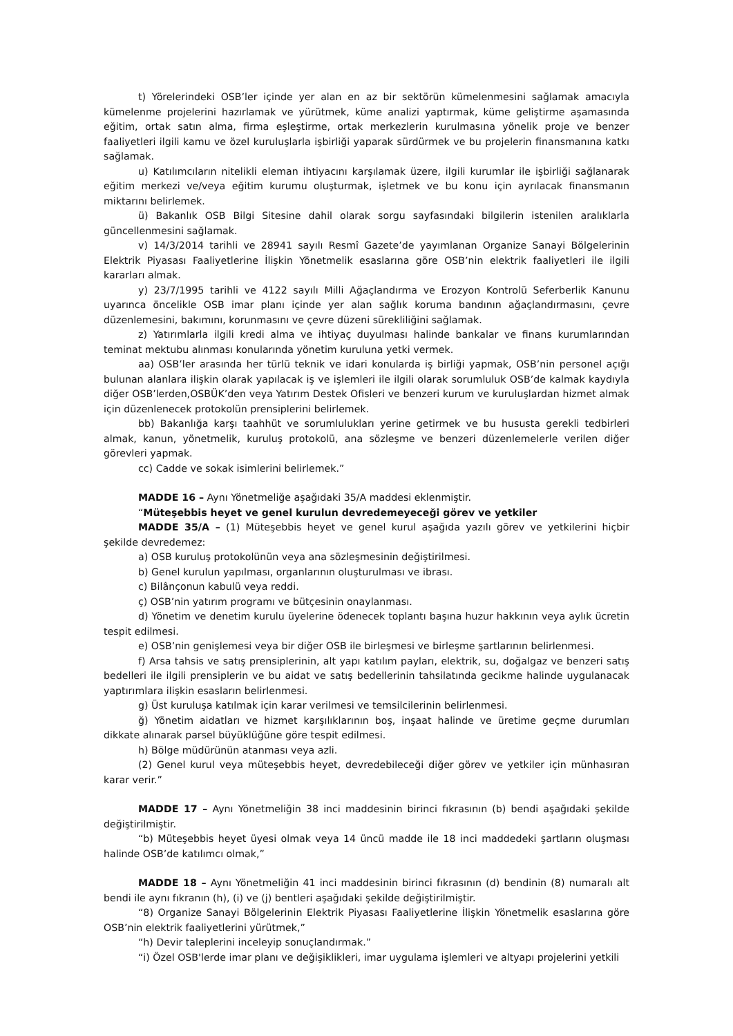t) Yörelerindeki OSB’ler içinde yer alan en az bir sektörün kümelenmesini sağlamak amacıyla kümelenme projelerini hazırlamak ve yürütmek, küme analizi yaptırmak, küme geliştirme aşamasında eğitim, ortak satın alma, firma eşleştirme, ortak merkezlerin kurulmasına yönelik proje ve benzer faaliyetleri ilgili kamu ve özel kuruluşlarla işbirliği yaparak sürdürmek ve bu projelerin finansmanına katkı sağlamak.
u) Katılımcıların nitelikli eleman ihtiyacını karşılamak üzere, ilgili kurumlar ile işbirliği sağlanarak eğitim merkezi ve/veya eğitim kurumu oluşturmak, işletmek ve bu konu için ayrılacak finansmanın miktarını belirlemek.
ü) Bakanlık OSB Bilgi Sitesine dahil olarak sorgu sayfasındaki bilgilerin istenilen aralıklarla güncellenmesini sağlamak.
v) 14/3/2014 tarihli ve 28941 sayılı Resmî Gazete’de yayımlanan Organize Sanayi Bölgelerinin Elektrik Piyasası Faaliyetlerine İlişkin Yönetmelik esaslarına göre OSB’nin elektrik faaliyetleri ile ilgili kararları almak.
y) 23/7/1995 tarihli ve 4122 sayılı Milli Ağaçlandırma ve Erozyon Kontrolü Seferberlik Kanunu uyarınca öncelikle OSB imar planı içinde yer alan sağlık koruma bandının ağaçlandırmasını, çevre düzenlemesini, bakımını, korunmasını ve çevre düzeni sürekliliğini sağlamak.
z) Yatırımlarla ilgili kredi alma ve ihtiyaç duyulması halinde bankalar ve finans kurumlarından teminat mektubu alınması konularında yönetim kuruluna yetki vermek.
aa) OSB’ler arasında her türlü teknik ve idari konularda iş birliği yapmak, OSB’nin personel açığı bulunan alanlara ilişkin olarak yapılacak iş ve işlemleri ile ilgili olarak sorumluluk OSB’de kalmak kaydıyla diğer OSB’lerden,OSBÜK’den veya Yatırım Destek Ofisleri ve benzeri kurum ve kuruluşlardan hizmet almak için düzenlenecek protokolün prensiplerini belirlemek.
bb) Bakanlığa karşı taahhüt ve sorumlulukları yerine getirmek ve bu hususta gerekli tedbirleri almak, kanun, yönetmelik, kuruluş protokolü, ana sözleşme ve benzeri düzenlemelerle verilen diğer görevleri yapmak.
cc) Cadde ve sokak isimlerini belirlemek.”
MADDE 16 – Aynı Yönetmeliğe aşağıdaki 35/A maddesi eklenmiştir.
“Müteşebbis heyet ve genel kurulun devredemeyeceği görev ve yetkiler
MADDE 35/A – (1) Müteşebbis heyet ve genel kurul aşağıda yazılı görev ve yetkilerini hiçbir şekilde devredemez:
a) OSB kuruluş protokolünün veya ana sözleşmesinin değiştirilmesi.
b) Genel kurulun yapılması, organlarının oluşturulması ve ibrası.
c) Bilânçonun kabulü veya reddi.
ç) OSB’nin yatırım programı ve bütçesinin onaylanması.
d) Yönetim ve denetim kurulu üyelerine ödenecek toplantı başına huzur hakkının veya aylık ücretin tespit edilmesi.
e) OSB’nin genişlemesi veya bir diğer OSB ile birleşmesi ve birleşme şartlarının belirlenmesi.
f) Arsa tahsis ve satış prensiplerinin, alt yapı katılım payları, elektrik, su, doğalgaz ve benzeri satış bedelleri ile ilgili prensiplerin ve bu aidat ve satış bedellerinin tahsilatında gecikme halinde uygulanacak yaptırımlara ilişkin esasların belirlenmesi.
g) Üst kuruluşa katılmak için karar verilmesi ve temsilcilerinin belirlenmesi.
ğ) Yönetim aidatları ve hizmet karşılıklarının boş, inşaat halinde ve üretime geçme durumları dikkate alınarak parsel büyüklüğüne göre tespit edilmesi.
h) Bölge müdürünün atanması veya azli.
(2) Genel kurul veya müteşebbis heyet, devredebileceği diğer görev ve yetkiler için münhasıran karar verir.”
MADDE 17 – Aynı Yönetmeliğin 38 inci maddesinin birinci fıkrasının (b) bendi aşağıdaki şekilde değiştirilmiştir.
“b) Müteşebbis heyet üyesi olmak veya 14 üncü madde ile 18 inci maddedeki şartların oluşması halinde OSB’de katılımcı olmak,”
MADDE 18 – Aynı Yönetmeliğin 41 inci maddesinin birinci fıkrasının (d) bendinin (8) numaralı alt bendi ile aynı fıkranın (h), (i) ve (j) bentleri aşağıdaki şekilde değiştirilmiştir.
“8) Organize Sanayi Bölgelerinin Elektrik Piyasası Faaliyetlerine İlişkin Yönetmelik esaslarına göre OSB’nin elektrik faaliyetlerini yürütmek,”
“h) Devir taleplerini inceleyip sonuçlandırmak.”
“i) Özel OSB'lerde imar planı ve değişiklikleri, imar uygulama işlemleri ve altyapı projelerini yetkili